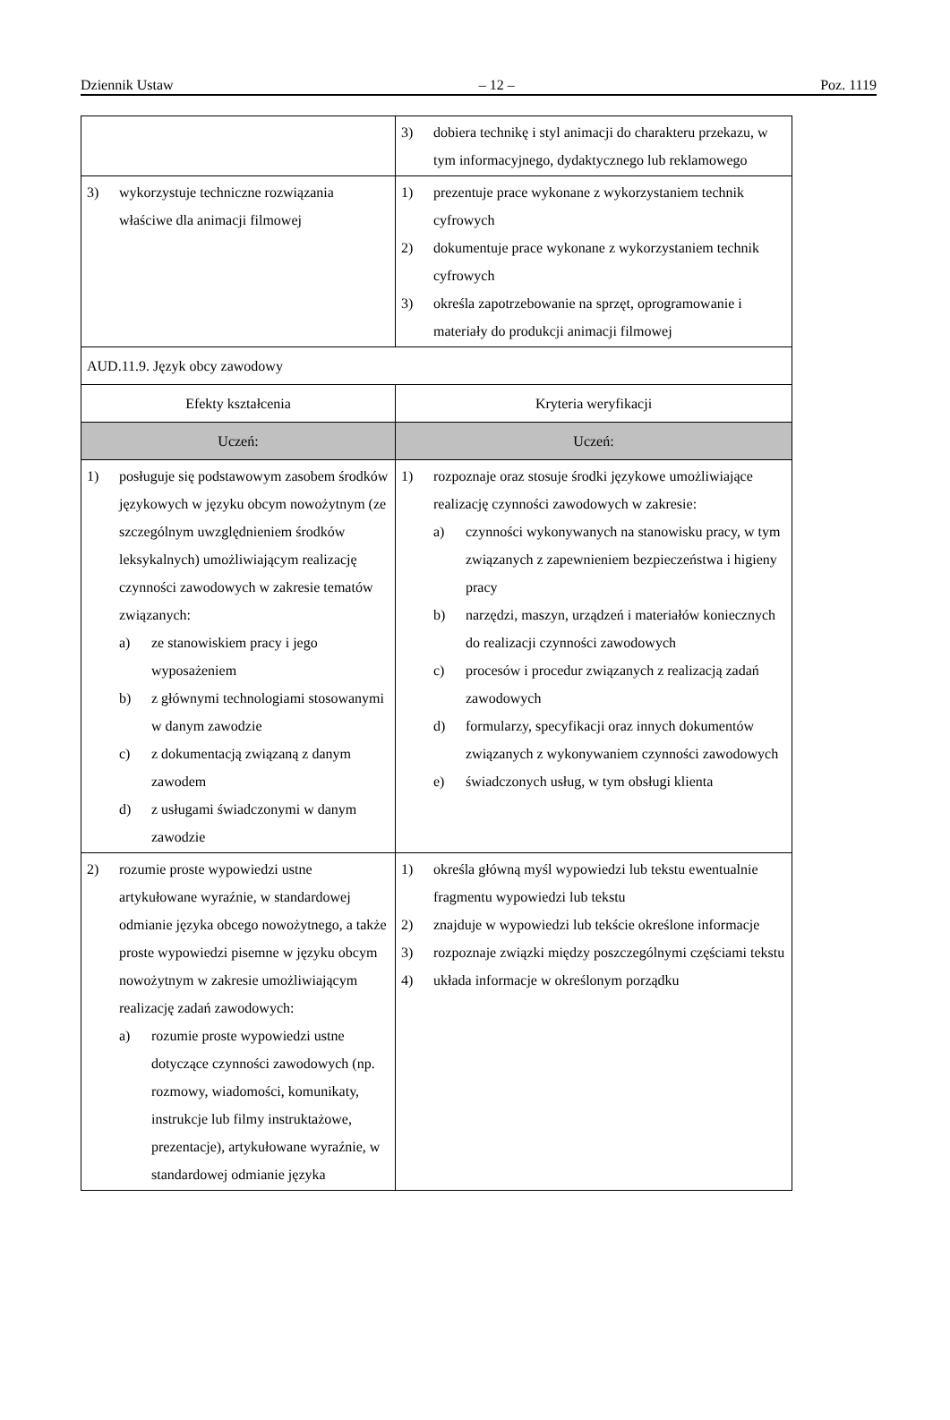Dziennik Ustaw – 12 – Poz. 1119
| | 3) dobiera technikę i styl animacji do charakteru przekazu, w tym informacyjnego, dydaktycznego lub reklamowego |
| 3) wykorzystuje techniczne rozwiązania właściwe dla animacji filmowej | 1) prezentuje prace wykonane z wykorzystaniem technik cyfrowych 2) dokumentuje prace wykonane z wykorzystaniem technik cyfrowych 3) określa zapotrzebowanie na sprzęt, oprogramowanie i materiały do produkcji animacji filmowej |
| AUD.11.9. Język obcy zawodowy | |
| Efekty kształcenia | Kryteria weryfikacji |
| Uczeń: | Uczeń: |
| 1) posługuje się podstawowym zasobem środków językowych w języku obcym nowożytnym (ze szczególnym uwzględnieniem środków leksykalnych) umożliwiającym realizację czynności zawodowych w zakresie tematów związanych: a) ze stanowiskiem pracy i jego wyposażeniem b) z głównymi technologiami stosowanymi w danym zawodzie c) z dokumentacją związaną z danym zawodem d) z usługami świadczonymi w danym zawodzie | 1) rozpoznaje oraz stosuje środki językowe umożliwiające realizację czynności zawodowych w zakresie: a) czynności wykonywanych na stanowisku pracy, w tym związanych z zapewnieniem bezpieczeństwa i higieny pracy b) narzędzi, maszyn, urządzeń i materiałów koniecznych do realizacji czynności zawodowych c) procesów i procedur związanych z realizacją zadań zawodowych d) formularzy, specyfikacji oraz innych dokumentów związanych z wykonywaniem czynności zawodowych e) świadczonych usług, w tym obsługi klienta |
| 2) rozumie proste wypowiedzi ustne artykułowane wyraźnie, w standardowej odmianie języka obcego nowożytnego, a także proste wypowiedzi pisemne w języku obcym nowożytnym w zakresie umożliwiającym realizację zadań zawodowych: a) rozumie proste wypowiedzi ustne dotyczące czynności zawodowych (np. rozmowy, wiadomości, komunikaty, instrukcje lub filmy instruktażowe, prezentacje), artykułowane wyraźnie, w standardowej odmianie języka | 1) określa główną myśl wypowiedzi lub tekstu ewentualnie fragmentu wypowiedzi lub tekstu 2) znajduje w wypowiedzi lub tekście określone informacje 3) rozpoznaje związki między poszczególnymi częściami tekstu 4) układa informacje w określonym porządku |